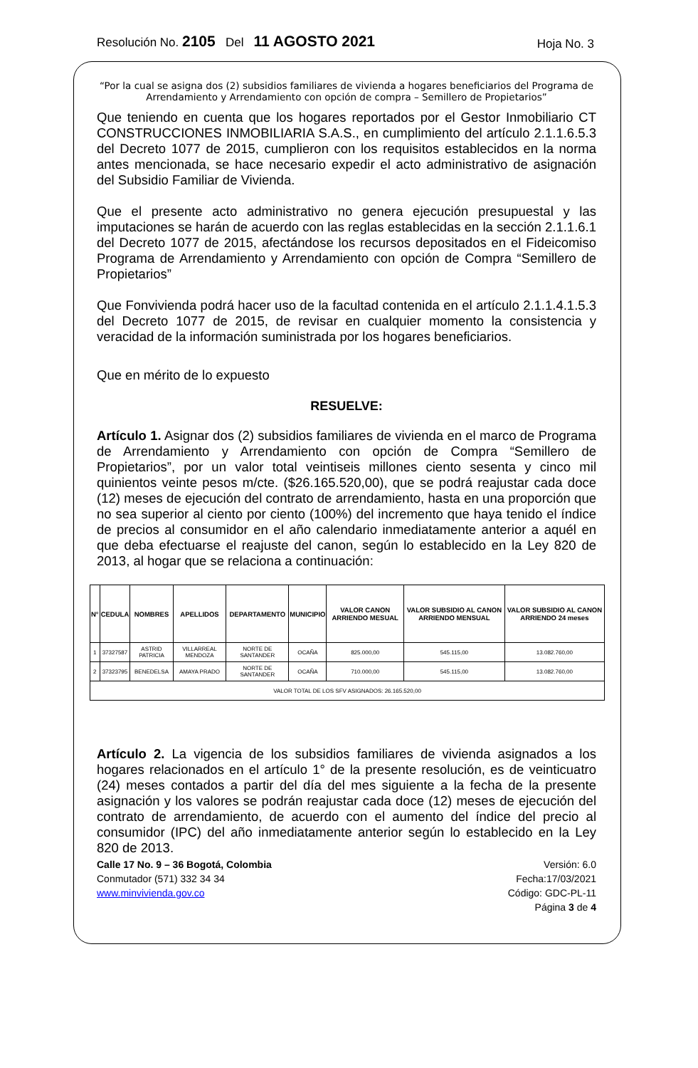Resolución No. 2105 Del 11 AGOSTO 2021 Hoja No. 3
“Por la cual se asigna dos (2) subsidios familiares de vivienda a hogares beneficiarios del Programa de Arrendamiento y Arrendamiento con opción de compra – Semillero de Propietarios”
Que teniendo en cuenta que los hogares reportados por el Gestor Inmobiliario CT CONSTRUCCIONES INMOBILIARIA S.A.S., en cumplimiento del artículo 2.1.1.6.5.3 del Decreto 1077 de 2015, cumplieron con los requisitos establecidos en la norma antes mencionada, se hace necesario expedir el acto administrativo de asignación del Subsidio Familiar de Vivienda.
Que el presente acto administrativo no genera ejecución presupuestal y las imputaciones se harán de acuerdo con las reglas establecidas en la sección 2.1.1.6.1 del Decreto 1077 de 2015, afectándose los recursos depositados en el Fideicomiso Programa de Arrendamiento y Arrendamiento con opción de Compra “Semillero de Propietarios”
Que Fonvivienda podrá hacer uso de la facultad contenida en el artículo 2.1.1.4.1.5.3 del Decreto 1077 de 2015, de revisar en cualquier momento la consistencia y veracidad de la información suministrada por los hogares beneficiarios.
Que en mérito de lo expuesto
RESUELVE:
Artículo 1. Asignar dos (2) subsidios familiares de vivienda en el marco de Programa de Arrendamiento y Arrendamiento con opción de Compra “Semillero de Propietarios”, por un valor total veintiseis millones ciento sesenta y cinco mil quinientos veinte pesos m/cte. ($26.165.520,00), que se podrá reajustar cada doce (12) meses de ejecución del contrato de arrendamiento, hasta en una proporción que no sea superior al ciento por ciento (100%) del incremento que haya tenido el índice de precios al consumidor en el año calendario inmediatamente anterior a aquél en que deba efectuarse el reajuste del canon, según lo establecido en la Ley 820 de 2013, al hogar que se relaciona a continuación:
| N° | CEDULA | NOMBRES | APELLIDOS | DEPARTAMENTO | MUNICIPIO | VALOR CANON ARRIENDO MESUAL | VALOR SUBSIDIO AL CANON ARRIENDO MENSUAL | VALOR SUBSIDIO AL CANON ARRIENDO 24 meses |
| --- | --- | --- | --- | --- | --- | --- | --- | --- |
| 1 | 37327587 | ASTRID PATRICIA | VILLARREAL MENDOZA | NORTE DE SANTANDER | OCAÑA | 825.000,00 | 545.115,00 | 13.082.760,00 |
| 2 | 37323795 | BENEDELSA | AMAYA PRADO | NORTE DE SANTANDER | OCAÑA | 710.000,00 | 545.115,00 | 13.082.760,00 |
| VALOR TOTAL DE LOS SFV ASIGNADOS: 26.165.520,00 | | | | | | | | |
Artículo 2. La vigencia de los subsidios familiares de vivienda asignados a los hogares relacionados en el artículo 1° de la presente resolución, es de veinticuatro (24) meses contados a partir del día del mes siguiente a la fecha de la presente asignación y los valores se podrán reajustar cada doce (12) meses de ejecución del contrato de arrendamiento, de acuerdo con el aumento del índice del precio al consumidor (IPC) del año inmediatamente anterior según lo establecido en la Ley 820 de 2013.
Calle 17 No. 9 – 36 Bogotá, Colombia
Conmutador (571) 332 34 34
www.minvivienda.gov.co
Versión: 6.0
Fecha:17/03/2021
Código: GDC-PL-11
Página 3 de 4